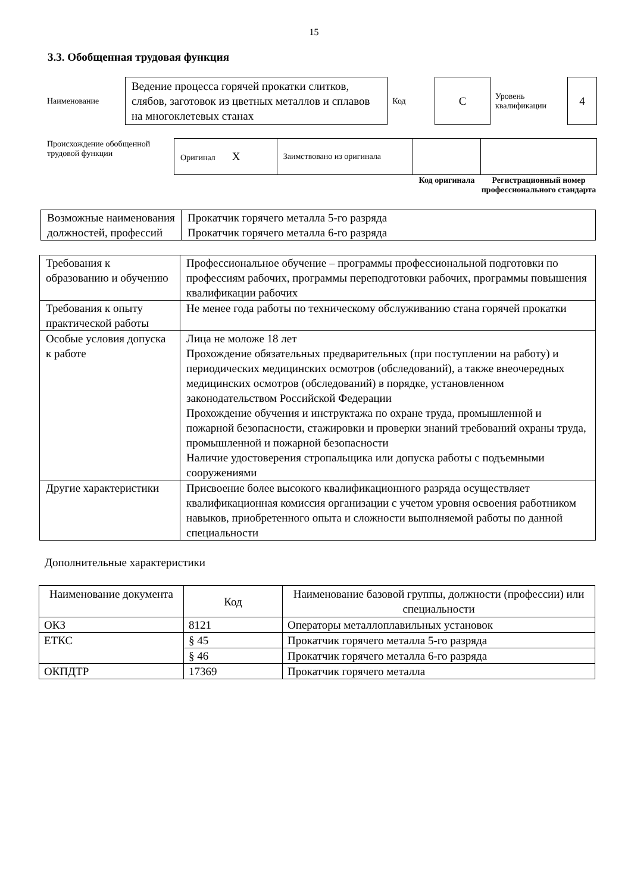15
3.3. Обобщенная трудовая функция
| Наименование | Ведение процесса горячей прокатки слитков, слябов, заготовок из цветных металлов и сплавов на многоклетевых станах | Код | С | Уровень квалификации | 4 |
| Происхождение обобщенной трудовой функции | Оригинал X | Заимствовано из оригинала | | |
| | | | Код оригинала | Регистрационный номер профессионального стандарта |
| Возможные наименования должностей, профессий | Прокатчик горячего металла 5-го разряда Прокатчик горячего металла 6-го разряда |
| Требования к образованию и обучению | Профессиональное обучение – программы профессиональной подготовки по профессиям рабочих, программы переподготовки рабочих, программы повышения квалификации рабочих |
| Требования к опыту практической работы | Не менее года работы по техническому обслуживанию стана горячей прокатки |
| Особые условия допуска к работе | Лица не моложе 18 лет Прохождение обязательных предварительных (при поступлении на работу) и периодических медицинских осмотров (обследований), а также внеочередных медицинских осмотров (обследований) в порядке, установленном законодательством Российской Федерации Прохождение обучения и инструктажа по охране труда, промышленной и пожарной безопасности, стажировки и проверки знаний требований охраны труда, промышленной и пожарной безопасности Наличие удостоверения стропальщика или допуска работы с подъемными сооружениями |
| Другие характеристики | Присвоение более высокого квалификационного разряда осуществляет квалификационная комиссия организации с учетом уровня освоения работником навыков, приобретенного опыта и сложности выполняемой работы по данной специальности |
Дополнительные характеристики
| Наименование документа | Код | Наименование базовой группы, должности (профессии) или специальности |
| --- | --- | --- |
| ОКЗ | 8121 | Операторы металлоплавильных установок |
| ЕТКС | § 45 | Прокатчик горячего металла 5-го разряда |
| | § 46 | Прокатчик горячего металла 6-го разряда |
| ОКПДТР | 17369 | Прокатчик горячего металла |